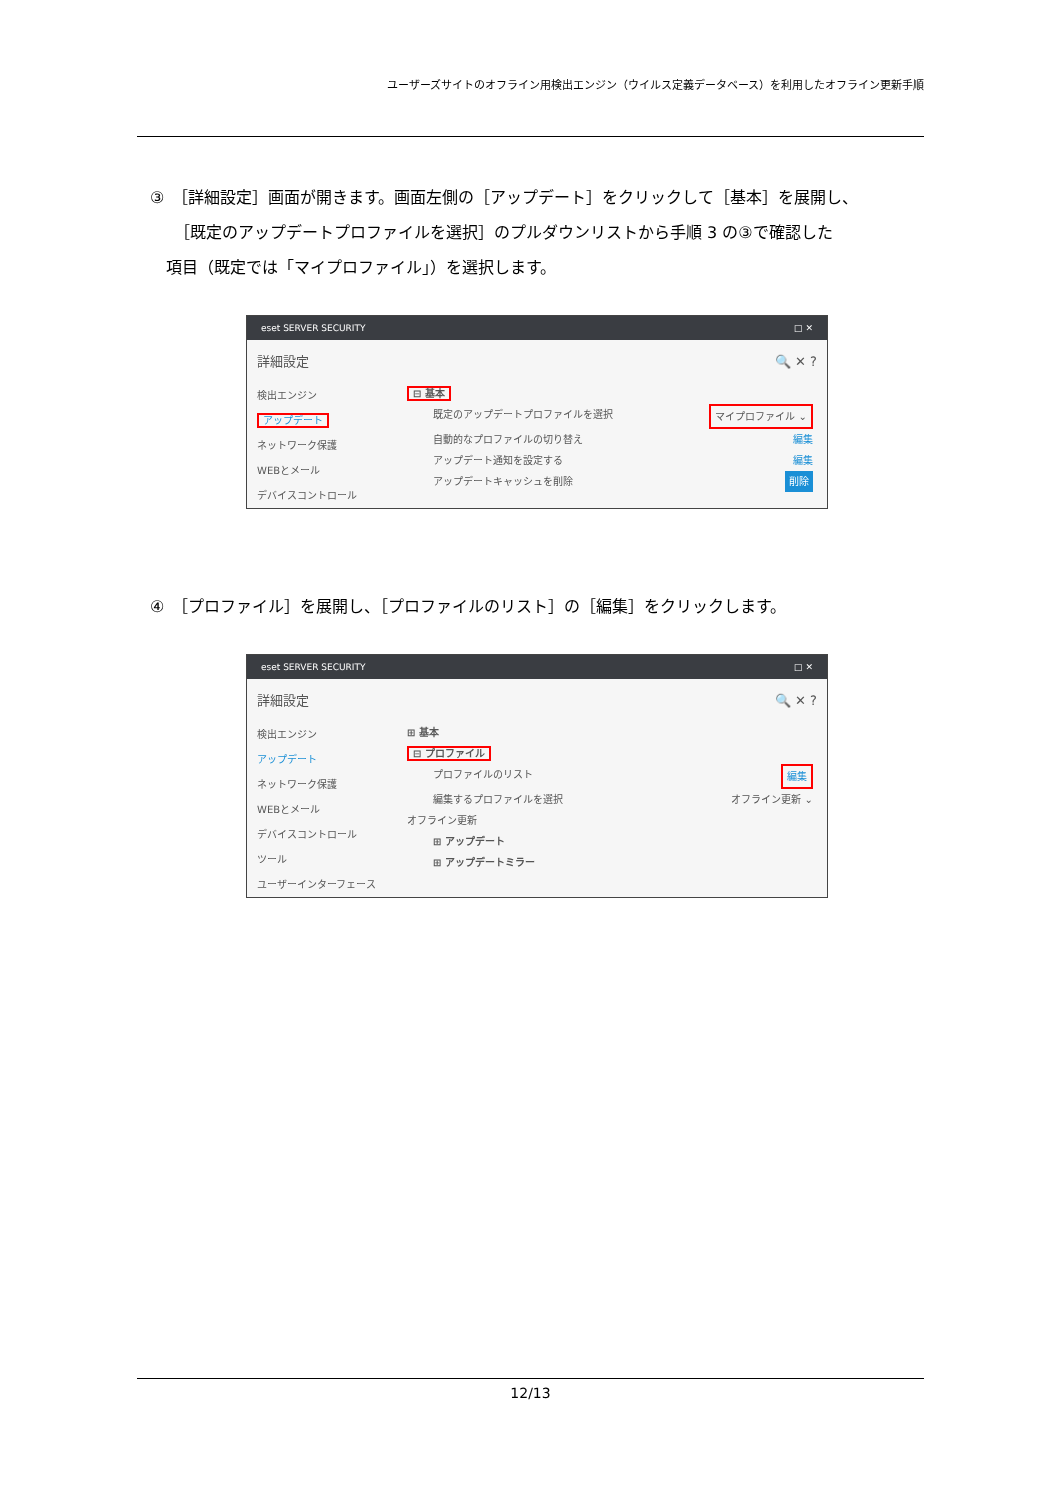ユーザーズサイトのオフライン用検出エンジン（ウイルス定義データベース）を利用したオフライン更新手順
③　［詳細設定］画面が開きます。画面左側の［アップデート］をクリックして［基本］を展開し、
　　［既定のアップデートプロファイルを選択］のプルダウンリストから手順 3 の③で確認した
　項目（既定では「マイプロファイル」）を選択します。
eset SERVER SECURITY □ ✕
詳細設定 🔍 ✕ ?
検出エンジン
アップデート
ネットワーク保護
WEBとメール
デバイスコントロール
⊟ 基本
既定のアップデートプロファイルを選択 マイプロファイル ⌄
自動的なプロファイルの切り替え 編集
アップデート通知を設定する 編集
アップデートキャッシュを削除 削除
④　［プロファイル］を展開し、［プロファイルのリスト］の［編集］をクリックします。
eset SERVER SECURITY □ ✕
詳細設定 🔍 ✕ ?
検出エンジン
アップデート
ネットワーク保護
WEBとメール
デバイスコントロール
ツール
ユーザーインターフェース
⊞ 基本
⊟ プロファイル
プロファイルのリスト 編集
編集するプロファイルを選択 オフライン更新 ⌄
オフライン更新
⊞ アップデート
⊞ アップデートミラー
12/13